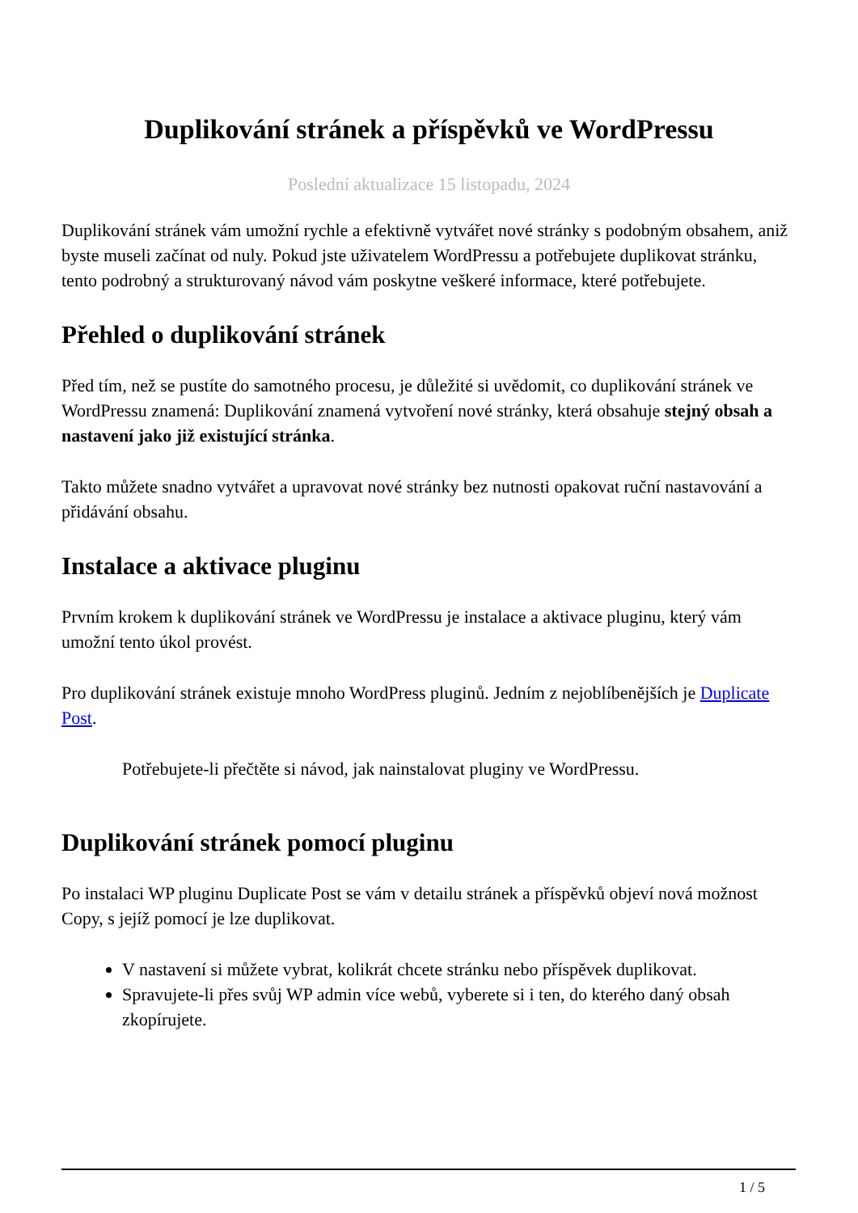Duplikování stránek a příspěvků ve WordPressu
Poslední aktualizace 15 listopadu, 2024
Duplikování stránek vám umožní rychle a efektivně vytvářet nové stránky s podobným obsahem, aniž byste museli začínat od nuly. Pokud jste uživatelem WordPressu a potřebujete duplikovat stránku, tento podrobný a strukturovaný návod vám poskytne veškeré informace, které potřebujete.
Přehled o duplikování stránek
Před tím, než se pustíte do samotného procesu, je důležité si uvědomit, co duplikování stránek ve WordPressu znamená: Duplikování znamená vytvoření nové stránky, která obsahuje stejný obsah a nastavení jako již existující stránka.
Takto můžete snadno vytvářet a upravovat nové stránky bez nutnosti opakovat ruční nastavování a přidávání obsahu.
Instalace a aktivace pluginu
Prvním krokem k duplikování stránek ve WordPressu je instalace a aktivace pluginu, který vám umožní tento úkol provést.
Pro duplikování stránek existuje mnoho WordPress pluginů. Jedním z nejoblíbenějších je Duplicate Post.
Potřebujete-li přečtěte si návod, jak nainstalovat pluginy ve WordPressu.
Duplikování stránek pomocí pluginu
Po instalaci WP pluginu Duplicate Post se vám v detailu stránek a příspěvků objeví nová možnost Copy, s jejíž pomocí je lze duplikovat.
V nastavení si můžete vybrat, kolikrát chcete stránku nebo příspěvek duplikovat.
Spravujete-li přes svůj WP admin více webů, vyberete si i ten, do kterého daný obsah zkopírujete.
1 / 5